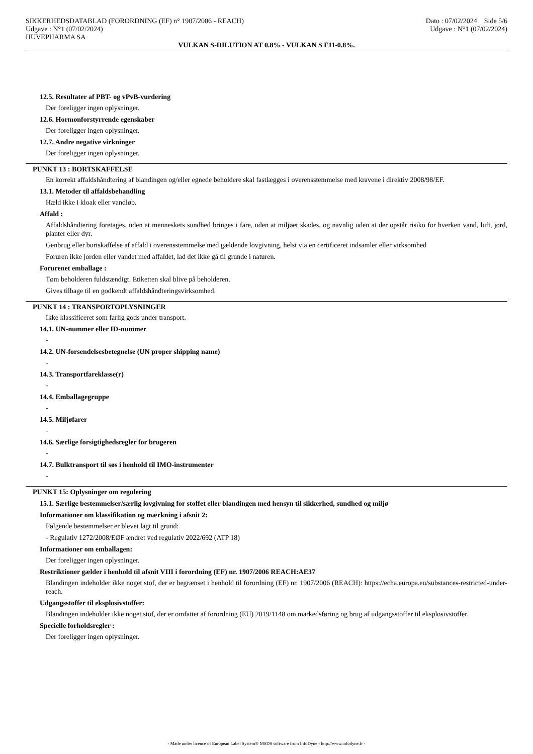SIKKERHEDSDATABLAD (FORORDNING (EF) n° 1907/2006 - REACH) Dato : 07/02/2024 Side 5/6
Udgave : N°1 (07/02/2024) Udgave : N°1 (07/02/2024)
HUVEPHARMA SA
VULKAN S-DILUTION AT 0.8% - VULKAN S F11-0.8%.
12.5. Resultater af PBT- og vPvB-vurdering
Der foreligger ingen oplysninger.
12.6. Hormonforstyrrende egenskaber
Der foreligger ingen oplysninger.
12.7. Andre negative virkninger
Der foreligger ingen oplysninger.
PUNKT 13 : BORTSKAFFELSE
En korrekt affaldshåndtering af blandingen og/eller egnede beholdere skal fastlægges i overensstemmelse med kravene i direktiv 2008/98/EF.
13.1. Metoder til affaldsbehandling
Hæld ikke i kloak eller vandløb.
Affald :
Affaldshåndtering foretages, uden at menneskets sundhed bringes i fare, uden at miljøet skades, og navnlig uden at der opstår risiko for hverken vand, luft, jord, planter eller dyr.
Genbrug eller bortskaffelse af affald i overensstemmelse med gældende lovgivning, helst via en certificeret indsamler eller virksomhed
Foruren ikke jorden eller vandet med affaldet, lad det ikke gå til grunde i naturen.
Forurenet emballage :
Tøm beholderen fuldstændigt. Etiketten skal blive på beholderen.
Gives tilbage til en godkendt affaldshåndteringsvirksomhed.
PUNKT 14 : TRANSPORTOPLYSNINGER
Ikke klassificeret som farlig gods under transport.
14.1. UN-nummer eller ID-nummer
-
14.2. UN-forsendelsesbetegnelse (UN proper shipping name)
-
14.3. Transportfareklasse(r)
-
14.4. Emballagegruppe
-
14.5. Miljøfarer
-
14.6. Særlige forsigtighedsregler for brugeren
-
14.7. Bulktransport til søs i henhold til IMO-instrumenter
-
PUNKT 15: Oplysninger om regulering
15.1. Særlige bestemmelser/særlig lovgivning for stoffet eller blandingen med hensyn til sikkerhed, sundhed og miljø
Informationer om klassifikation og mærkning i afsnit 2:
Følgende bestemmelser er blevet lagt til grund:
- Regulativ 1272/2008/EØF ændret ved regulativ 2022/692 (ATP 18)
Informationer om emballagen:
Der foreligger ingen oplysninger.
Restriktioner gælder i henhold til afsnit VIII i forordning (EF) nr. 1907/2006 REACH:AE37
Blandingen indeholder ikke noget stof, der er begrænset i henhold til forordning (EF) nr. 1907/2006 (REACH): https://echa.europa.eu/substances-restricted-under-reach.
Udgangsstoffer til eksplosivstoffer:
Blandingen indeholder ikke noget stof, der er omfattet af forordning (EU) 2019/1148 om markedsføring og brug af udgangsstoffer til eksplosivstoffer.
Specielle forholdsregler :
Der foreligger ingen oplysninger.
- Made under licence of European Label System® MSDS software from InfoDyne - http://www.infodyne.fr -